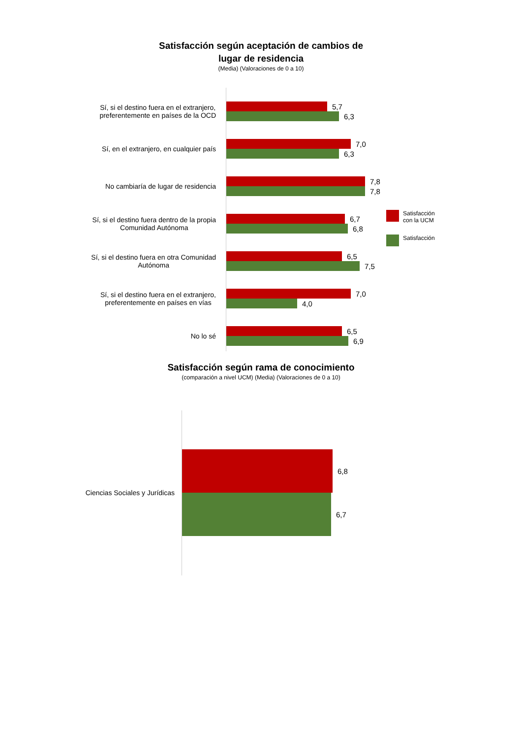Satisfacción según aceptación de cambios de
lugar de residencia
(Media) (Valoraciones de 0 a 10)
Sí, si el destino fuera en el extranjero,
preferentemente en países de la OCD
5,7
6,3
Sí, en el extranjero, en cualquier país
7,0
6,3
No cambiaría de lugar de residencia
7,8
7,8
Sí, si el destino fuera dentro de la propia
Comunidad Autónoma
6,7
6,8
Sí, si el destino fuera en otra Comunidad
Autónoma
6,5
7,5
Sí, si el destino fuera en el extranjero,
preferentemente en países en vías
7,0
4,0
No lo sé
6,5
6,9
Satisfacción
con la UCM
Satisfacción
Satisfacción según rama de conocimiento
(comparación a nivel UCM) (Media) (Valoraciones de 0 a 10)
Ciencias Sociales y Jurídicas
6,8
6,7